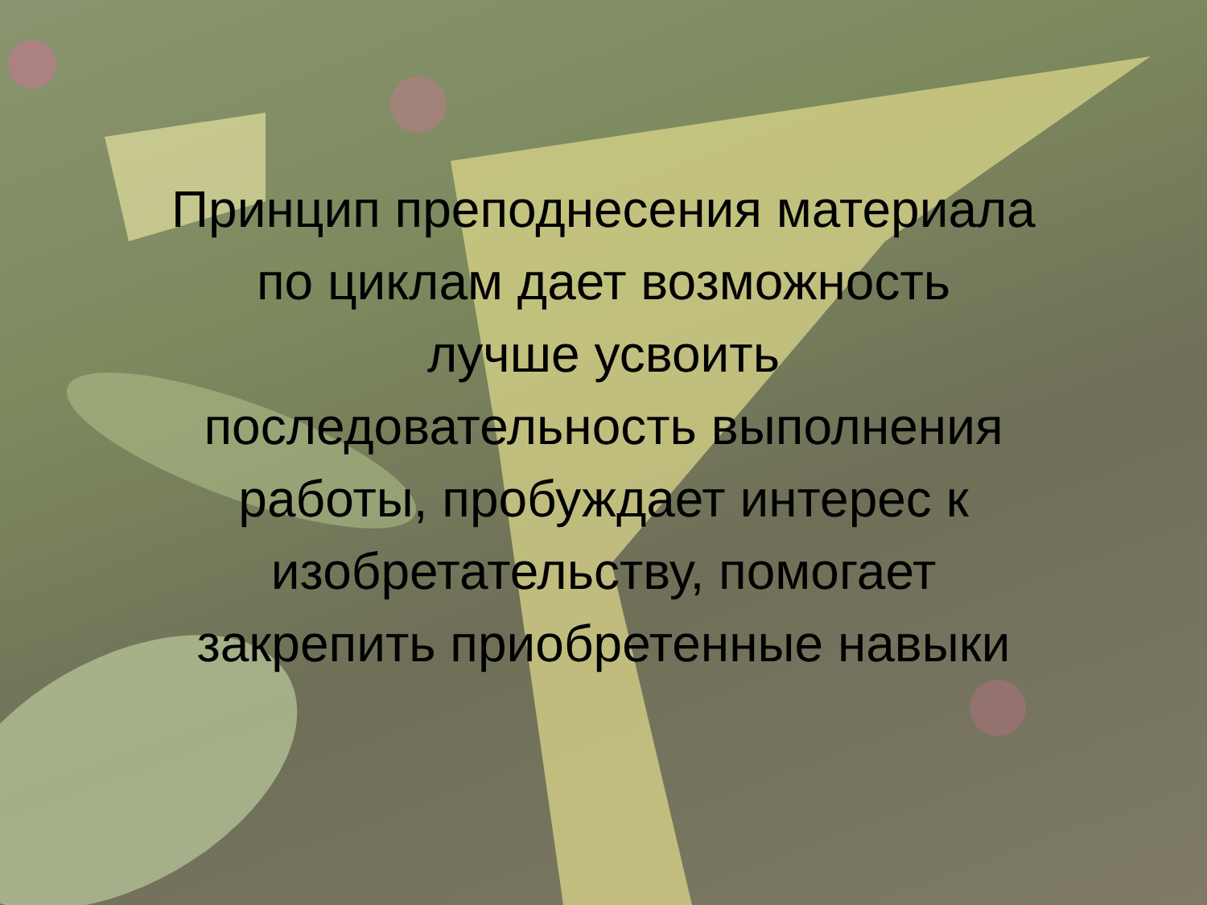Принцип преподнесения материала
по циклам дает возможность
лучше усвоить
последовательность выполнения
работы, пробуждает интерес к
изобретательству, помогает
закрепить приобретенные навыки